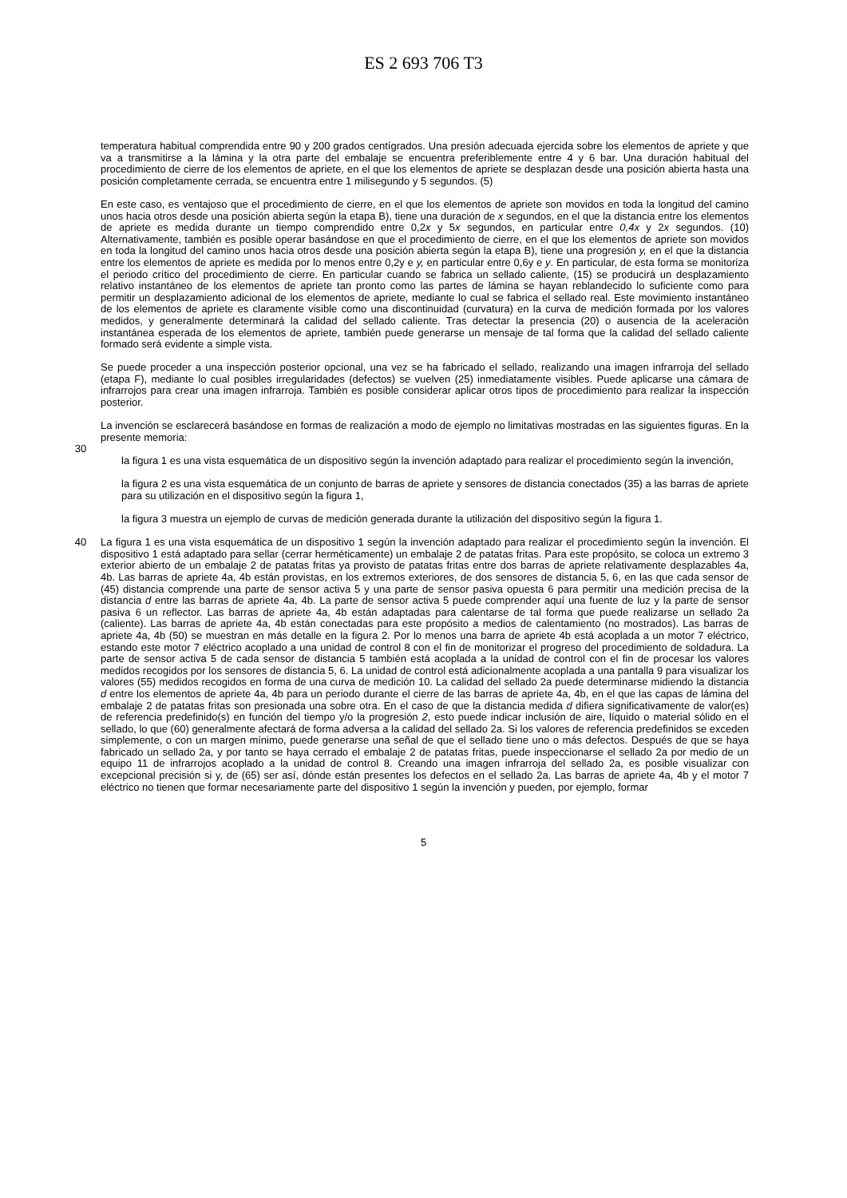ES 2 693 706 T3
temperatura habitual comprendida entre 90 y 200 grados centígrados. Una presión adecuada ejercida sobre los elementos de apriete y que va a transmitirse a la lámina y la otra parte del embalaje se encuentra preferiblemente entre 4 y 6 bar. Una duración habitual del procedimiento de cierre de los elementos de apriete, en el que los elementos de apriete se desplazan desde una posición abierta hasta una posición completamente cerrada, se encuentra entre 1 milisegundo y 5 segundos. (5)
En este caso, es ventajoso que el procedimiento de cierre, en el que los elementos de apriete son movidos en toda la longitud del camino unos hacia otros desde una posición abierta según la etapa B), tiene una duración de x segundos, en el que la distancia entre los elementos de apriete es medida durante un tiempo comprendido entre 0,2x y 5x segundos, en particular entre 0,4x y 2x segundos. (10) Alternativamente, también es posible operar basándose en que el procedimiento de cierre, en el que los elementos de apriete son movidos en toda la longitud del camino unos hacia otros desde una posición abierta según la etapa B), tiene una progresión y, en el que la distancia entre los elementos de apriete es medida por lo menos entre 0,2y e y, en particular entre 0,6y e y. En particular, de esta forma se monitoriza el periodo crítico del procedimiento de cierre. En particular cuando se fabrica un sellado caliente, (15) se producirá un desplazamiento relativo instantáneo de los elementos de apriete tan pronto como las partes de lámina se hayan reblandecido lo suficiente como para permitir un desplazamiento adicional de los elementos de apriete, mediante lo cual se fabrica el sellado real. Este movimiento instantáneo de los elementos de apriete es claramente visible como una discontinuidad (curvatura) en la curva de medición formada por los valores medidos, y generalmente determinará la calidad del sellado caliente. Tras detectar la presencia (20) o ausencia de la aceleración instantánea esperada de los elementos de apriete, también puede generarse un mensaje de tal forma que la calidad del sellado caliente formado será evidente a simple vista.
Se puede proceder a una inspección posterior opcional, una vez se ha fabricado el sellado, realizando una imagen infrarroja del sellado (etapa F), mediante lo cual posibles irregularidades (defectos) se vuelven (25) inmediatamente visibles. Puede aplicarse una cámara de infrarrojos para crear una imagen infrarroja. También es posible considerar aplicar otros tipos de procedimiento para realizar la inspección posterior.
La invención se esclarecerá basándose en formas de realización a modo de ejemplo no limitativas mostradas en las siguientes figuras. En la presente memoria:
30
la figura 1 es una vista esquemática de un dispositivo según la invención adaptado para realizar el procedimiento según la invención,
la figura 2 es una vista esquemática de un conjunto de barras de apriete y sensores de distancia conectados (35) a las barras de apriete para su utilización en el dispositivo según la figura 1,
la figura 3 muestra un ejemplo de curvas de medición generada durante la utilización del dispositivo según la figura 1.
40 La figura 1 es una vista esquemática de un dispositivo 1 según la invención adaptado para realizar el procedimiento según la invención. El dispositivo 1 está adaptado para sellar (cerrar herméticamente) un embalaje 2 de patatas fritas. Para este propósito, se coloca un extremo 3 exterior abierto de un embalaje 2 de patatas fritas ya provisto de patatas fritas entre dos barras de apriete relativamente desplazables 4a, 4b. Las barras de apriete 4a, 4b están provistas, en los extremos exteriores, de dos sensores de distancia 5, 6, en las que cada sensor de (45) distancia comprende una parte de sensor activa 5 y una parte de sensor pasiva opuesta 6 para permitir una medición precisa de la distancia d entre las barras de apriete 4a, 4b. La parte de sensor activa 5 puede comprender aquí una fuente de luz y la parte de sensor pasiva 6 un reflector. Las barras de apriete 4a, 4b están adaptadas para calentarse de tal forma que puede realizarse un sellado 2a (caliente). Las barras de apriete 4a, 4b están conectadas para este propósito a medios de calentamiento (no mostrados). Las barras de apriete 4a, 4b (50) se muestran en más detalle en la figura 2. Por lo menos una barra de apriete 4b está acoplada a un motor 7 eléctrico, estando este motor 7 eléctrico acoplado a una unidad de control 8 con el fin de monitorizar el progreso del procedimiento de soldadura. La parte de sensor activa 5 de cada sensor de distancia 5 también está acoplada a la unidad de control con el fin de procesar los valores medidos recogidos por los sensores de distancia 5, 6. La unidad de control está adicionalmente acoplada a una pantalla 9 para visualizar los valores (55) medidos recogidos en forma de una curva de medición 10. La calidad del sellado 2a puede determinarse midiendo la distancia d entre los elementos de apriete 4a, 4b para un periodo durante el cierre de las barras de apriete 4a, 4b, en el que las capas de lámina del embalaje 2 de patatas fritas son presionada una sobre otra. En el caso de que la distancia medida d difiera significativamente de valor(es) de referencia predefinido(s) en función del tiempo y/o la progresión 2, esto puede indicar inclusión de aire, líquido o material sólido en el sellado, lo que (60) generalmente afectará de forma adversa a la calidad del sellado 2a. Si los valores de referencia predefinidos se exceden simplemente, o con un margen mínimo, puede generarse una señal de que el sellado tiene uno o más defectos. Después de que se haya fabricado un sellado 2a, y por tanto se haya cerrado el embalaje 2 de patatas fritas, puede inspeccionarse el sellado 2a por medio de un equipo 11 de infrarrojos acoplado a la unidad de control 8. Creando una imagen infrarroja del sellado 2a, es posible visualizar con excepcional precisión si y, de (65) ser así, dónde están presentes los defectos en el sellado 2a. Las barras de apriete 4a, 4b y el motor 7 eléctrico no tienen que formar necesariamente parte del dispositivo 1 según la invención y pueden, por ejemplo, formar
5